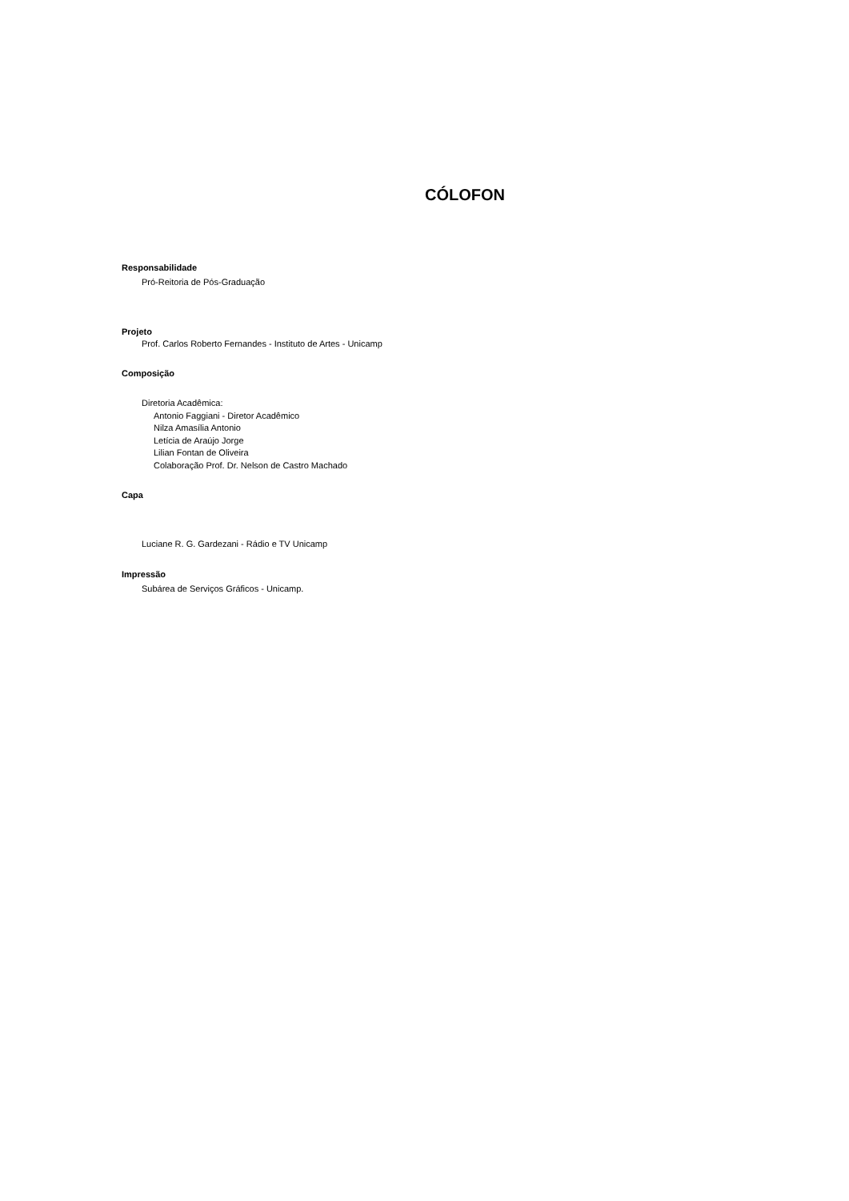CÓLOFON
Responsabilidade
Pró-Reitoria de Pós-Graduação
Projeto
Prof. Carlos Roberto Fernandes - Instituto de Artes - Unicamp
Composição
Diretoria Acadêmica:
Antonio Faggiani - Diretor Acadêmico
Nilza Amasília Antonio
Letícia de Araújo Jorge
Lilian Fontan de Oliveira
Colaboração Prof. Dr. Nelson de Castro Machado
Capa
Luciane R. G. Gardezani - Rádio e TV Unicamp
Impressão
Subárea de Serviços Gráficos - Unicamp.